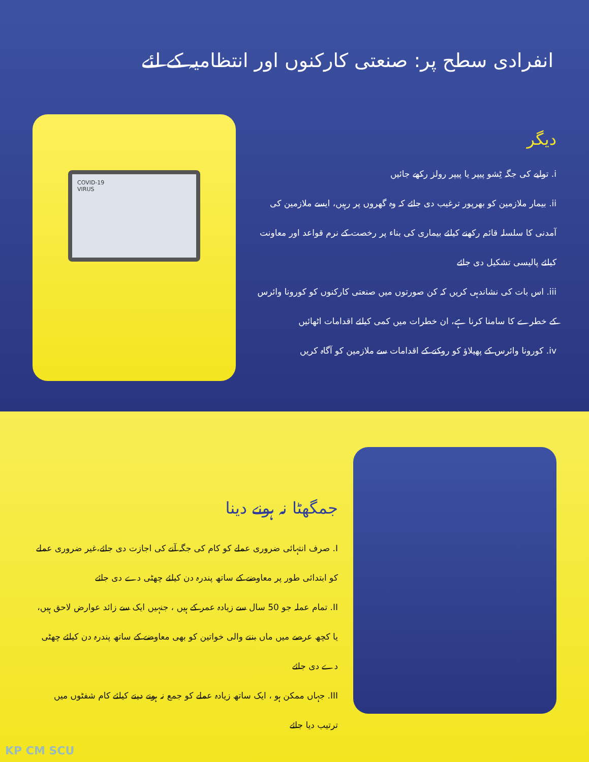انفرادی سطح پر: صنعتی کارکنوں اور انتظامیہ کے لئے
COVID-19
VIRUS
دیگر
i. تولیے کی جگہ ٹِشو پیپر یا پیپر رولز رکھے جائیں
ii. بیمار ملازمین کو بھرپور ترغیب دی جائے کہ وہ گھروں پر رہیں، ایسے ملازمین کی آمدنی کا سلسلہ قائم رکھنے کیلئے بیماری کی بناء پر رخصت کے نرم قواعد اور معاونت کیلئے پالیسی تشکیل دی جائے
iii. اس بات کی نشاندہی کریں کہ کن صورتوں میں صنعتی کارکنوں کو کورونا وائرس کے خطرے کا سامنا کرنا ہے، ان خطرات میں کمی کیلئے اقدامات اٹھائیں
iv. کورونا وائرس کے پھیلاؤ کو روکنے کے اقدامات سے ملازمین کو آگاہ کریں
جمگھٹا نہ ہونے دینا
I. صرف انتہائی ضروری عملے کو کام کی جگہ آنے کی اجازت دی جائے،غیر ضروری عملے کو ابتدائی طور پر معاوضے کے ساتھ پندرہ دن کیلئے چھٹی دے دی جائے
II. تمام عملہ جو 50 سال سے زیادہ عمر کے ہیں ، جنہیں ایک سے زائد عوارض لاحق ہیں، یا کچھ عرصے میں ماں بننے والی خواتین کو بھی معاوضے کے ساتھ پندرہ دن کیلئے چھٹی دے دی جائے
III. جہاں ممکن ہو ، ایک ساتھ زیادہ عملے کو جمع نہ ہونے دینے کیلئے کام شفٹوں میں ترتیب دیا جائے
KP CM SCU